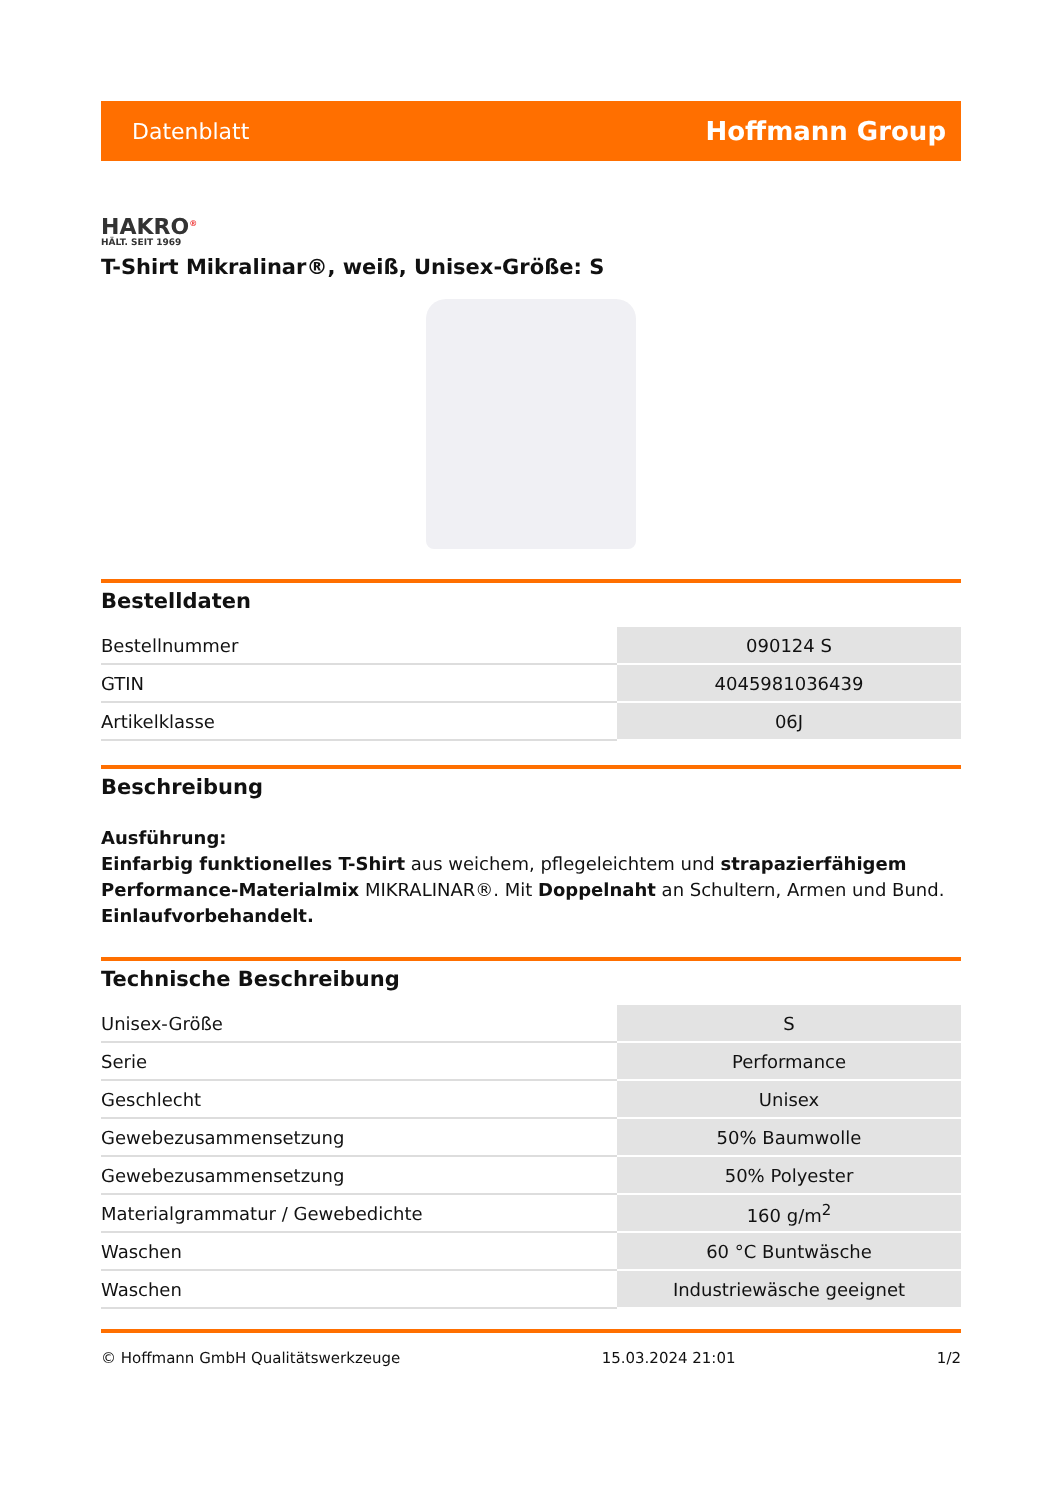Datenblatt Hoffmann Group
HAKRO<sup>®</sup>
HÄLT. SEIT 1969
T-Shirt Mikralinar®, weiß, Unisex-Größe: S
Bestelldaten
| Bestellnummer | 090124 S |
| GTIN | 4045981036439 |
| Artikelklasse | 06J |
Beschreibung
Ausführung:
Einfarbig funktionelles T-Shirt aus weichem, pflegeleichtem und strapazierfähigem Performance-Materialmix MIKRALINAR®. Mit Doppelnaht an Schultern, Armen und Bund. Einlaufvorbehandelt.
Technische Beschreibung
| Unisex-Größe | S |
| Serie | Performance |
| Geschlecht | Unisex |
| Gewebezusammensetzung | 50% Baumwolle |
| Gewebezusammensetzung | 50% Polyester |
| Materialgrammatur / Gewebedichte | 160 g/m<sup>2</sup> |
| Waschen | 60 °C Buntwäsche |
| Waschen | Industriewäsche geeignet |
© Hoffmann GmbH Qualitätswerkzeuge 15.03.2024 21:01 1/2